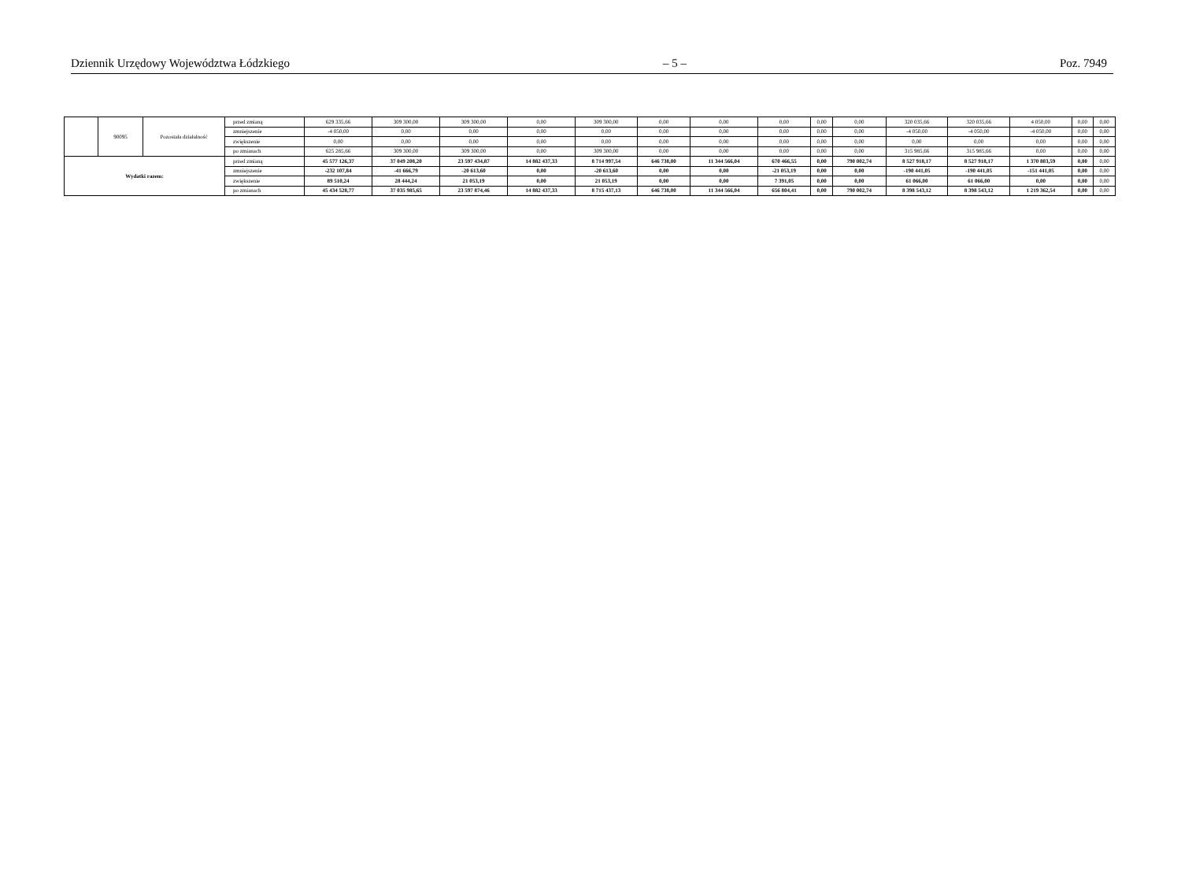Dziennik Urzędowy Województwa Łódzkiego – 5 – Poz. 7949
| | 90095 | Pozostała działalność | przed zmianą | 629 335,66 | 309 300,00 | 309 300,00 | 0,00 | 309 300,00 | 0,00 | 0,00 | 0,00 | 0,00 | 0,00 | 320 035,66 | 320 035,66 | 4 050,00 | 0,00 | 0,00 |
| | | | zmniejszenie | -4 050,00 | 0,00 | 0,00 | 0,00 | 0,00 | 0,00 | 0,00 | 0,00 | 0,00 | 0,00 | -4 050,00 | -4 050,00 | -4 050,00 | 0,00 | 0,00 |
| | | | zwiększenie | 0,00 | 0,00 | 0,00 | 0,00 | 0,00 | 0,00 | 0,00 | 0,00 | 0,00 | 0,00 | 0,00 | 0,00 | 0,00 | 0,00 | 0,00 |
| | | | po zmianach | 625 285,66 | 309 300,00 | 309 300,00 | 0,00 | 309 300,00 | 0,00 | 0,00 | 0,00 | 0,00 | 0,00 | 315 985,66 | 315 985,66 | 0,00 | 0,00 | 0,00 |
| Wydatki razem: | | | przed zmianą | 45 577 126,37 | 37 049 208,20 | 23 597 434,87 | 14 882 437,33 | 8 714 997,54 | 646 738,00 | 11 344 566,04 | 670 466,55 | 0,00 | 790 002,74 | 8 527 918,17 | 8 527 918,17 | 1 370 803,59 | 0,00 | 0,00 |
| | | | zmniejszenie | -232 107,84 | -41 666,79 | -20 613,60 | 0,00 | -20 613,60 | 0,00 | 0,00 | -21 053,19 | 0,00 | 0,00 | -190 441,05 | -190 441,05 | -151 441,05 | 0,00 | 0,00 |
| | | | zwiększenie | 89 510,24 | 28 444,24 | 21 053,19 | 0,00 | 21 053,19 | 0,00 | 0,00 | 7 391,05 | 0,00 | 0,00 | 61 066,00 | 61 066,00 | 0,00 | 0,00 | 0,00 |
| | | | po zmianach | 45 434 528,77 | 37 035 985,65 | 23 597 874,46 | 14 882 437,33 | 8 715 437,13 | 646 738,00 | 11 344 566,04 | 656 804,41 | 0,00 | 790 002,74 | 8 398 543,12 | 8 398 543,12 | 1 219 362,54 | 0,00 | 0,00 |